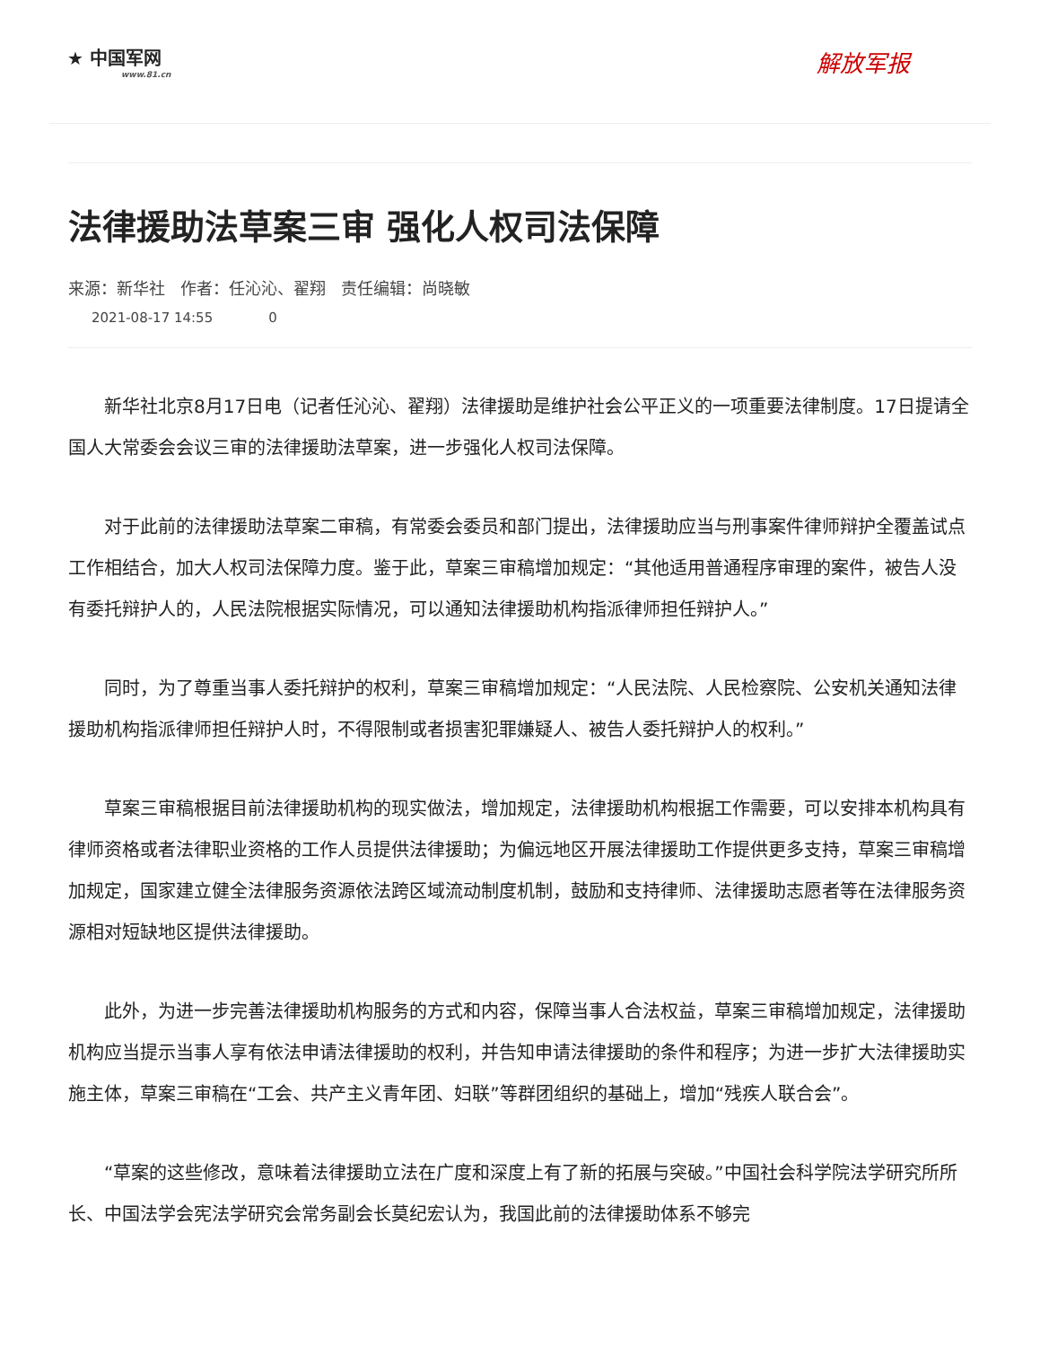★ 中国军网
www.81.cn
解放军报
法律援助法草案三审 强化人权司法保障
来源：新华社 作者：任沁沁、翟翔 责任编辑：尚晓敏
2021-08-17 14:55 0
新华社北京8月17日电（记者任沁沁、翟翔）法律援助是维护社会公平正义的一项重要法律制度。17日提请全国人大常委会会议三审的法律援助法草案，进一步强化人权司法保障。
对于此前的法律援助法草案二审稿，有常委会委员和部门提出，法律援助应当与刑事案件律师辩护全覆盖试点工作相结合，加大人权司法保障力度。鉴于此，草案三审稿增加规定：“其他适用普通程序审理的案件，被告人没有委托辩护人的，人民法院根据实际情况，可以通知法律援助机构指派律师担任辩护人。”
同时，为了尊重当事人委托辩护的权利，草案三审稿增加规定：“人民法院、人民检察院、公安机关通知法律援助机构指派律师担任辩护人时，不得限制或者损害犯罪嫌疑人、被告人委托辩护人的权利。”
草案三审稿根据目前法律援助机构的现实做法，增加规定，法律援助机构根据工作需要，可以安排本机构具有律师资格或者法律职业资格的工作人员提供法律援助；为偏远地区开展法律援助工作提供更多支持，草案三审稿增加规定，国家建立健全法律服务资源依法跨区域流动制度机制，鼓励和支持律师、法律援助志愿者等在法律服务资源相对短缺地区提供法律援助。
此外，为进一步完善法律援助机构服务的方式和内容，保障当事人合法权益，草案三审稿增加规定，法律援助机构应当提示当事人享有依法申请法律援助的权利，并告知申请法律援助的条件和程序；为进一步扩大法律援助实施主体，草案三审稿在“工会、共产主义青年团、妇联”等群团组织的基础上，增加“残疾人联合会”。
“草案的这些修改，意味着法律援助立法在广度和深度上有了新的拓展与突破。”中国社会科学院法学研究所所长、中国法学会宪法学研究会常务副会长莫纪宏认为，我国此前的法律援助体系不够完